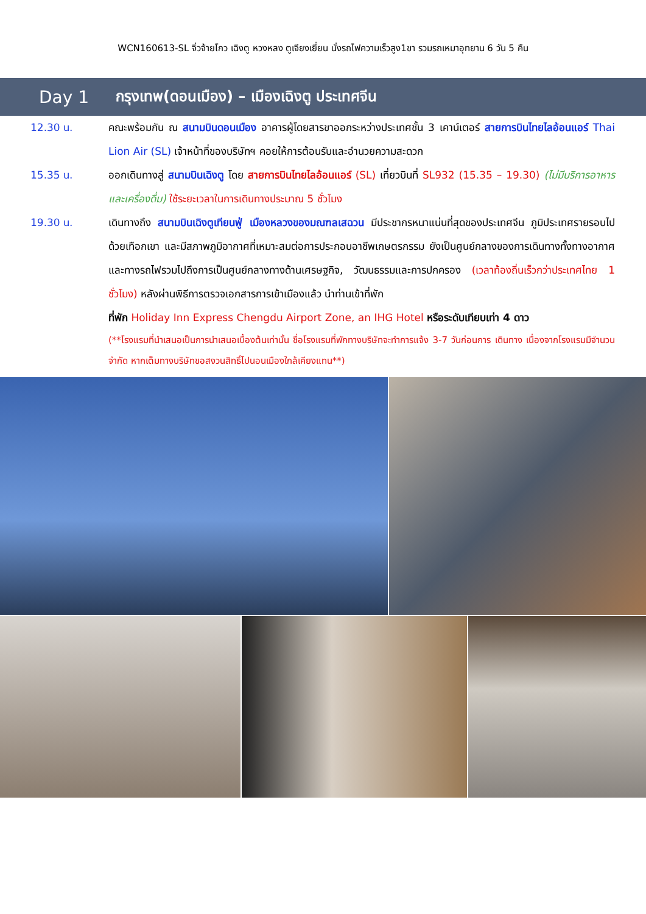WCN160613-SL จิ่วจ้ายโกว เฉิงตู หวงหลง ตูเจียงเยี่ยน นั่งรถไฟความเร็วสูง1ขา รวมรถเหมาอุทยาน 6 วัน 5 คืน
Day 1 กรุงเทพ(ดอนเมือง) – เมืองเฉิงตู ประเทศจีน
12.30 น. คณะพร้อมกัน ณ สนามบินดอนเมือง อาคารผู้โดยสารขาออกระหว่างประเทศชั้น 3 เคาน์เตอร์ สายการบินไทยไลอ้อนแอร์ Thai Lion Air (SL) เจ้าหน้าที่ของบริษัทฯ คอยให้การต้อนรับและอำนวยความสะดวก
15.35 น. ออกเดินทางสู่ สนามบินเฉิงตู โดย สายการบินไทยไลอ้อนแอร์ (SL) เที่ยวบินที่ SL932 (15.35 – 19.30) (ไม่มีบริการอาหารและเครื่องดื่ม) ใช้ระยะเวลาในการเดินทางประมาณ 5 ชั่วโมง
19.30 น. เดินทางถึง สนามบินเฉิงตูเทียนฟู่ เมืองหลวงของมณฑลเสฉวน มีประชากรหนาแน่นที่สุดของประเทศจีน ภูมิประเทศรายรอบไปด้วยเทือกเขา และมีสภาพภูมิอากาศที่เหมาะสมต่อการประกอบอาชีพเกษตรกรรม ยังเป็นศูนย์กลางของการเดินทางทั้งทางอากาศและทางรถไฟรวมไปถึงการเป็นศูนย์กลางทางด้านเศรษฐกิจ, วัฒนธรรมและการปกครอง (เวลาท้องถิ่นเร็วกว่าประเทศไทย 1 ชั่วโมง) หลังผ่านพิธีการตรวจเอกสารการเข้าเมืองแล้ว นำท่านเข้าที่พัก
ที่พัก Holiday Inn Express Chengdu Airport Zone, an IHG Hotel หรือระดับเทียบเท่า 4 ดาว
(**โรงแรมที่นำเสนอเป็นการนำเสนอเบื้องต้นเท่านั้น ชื่อโรงแรมที่พักทางบริษัทจะทำการแจ้ง 3-7 วันก่อนการ เดินทาง เนื่องจากโรงแรมมีจำนวนจำกัด หากเต็มทางบริษัทขอสงวนสิทธิ์ไปนอนเมืองใกล้เคียงแทน**)